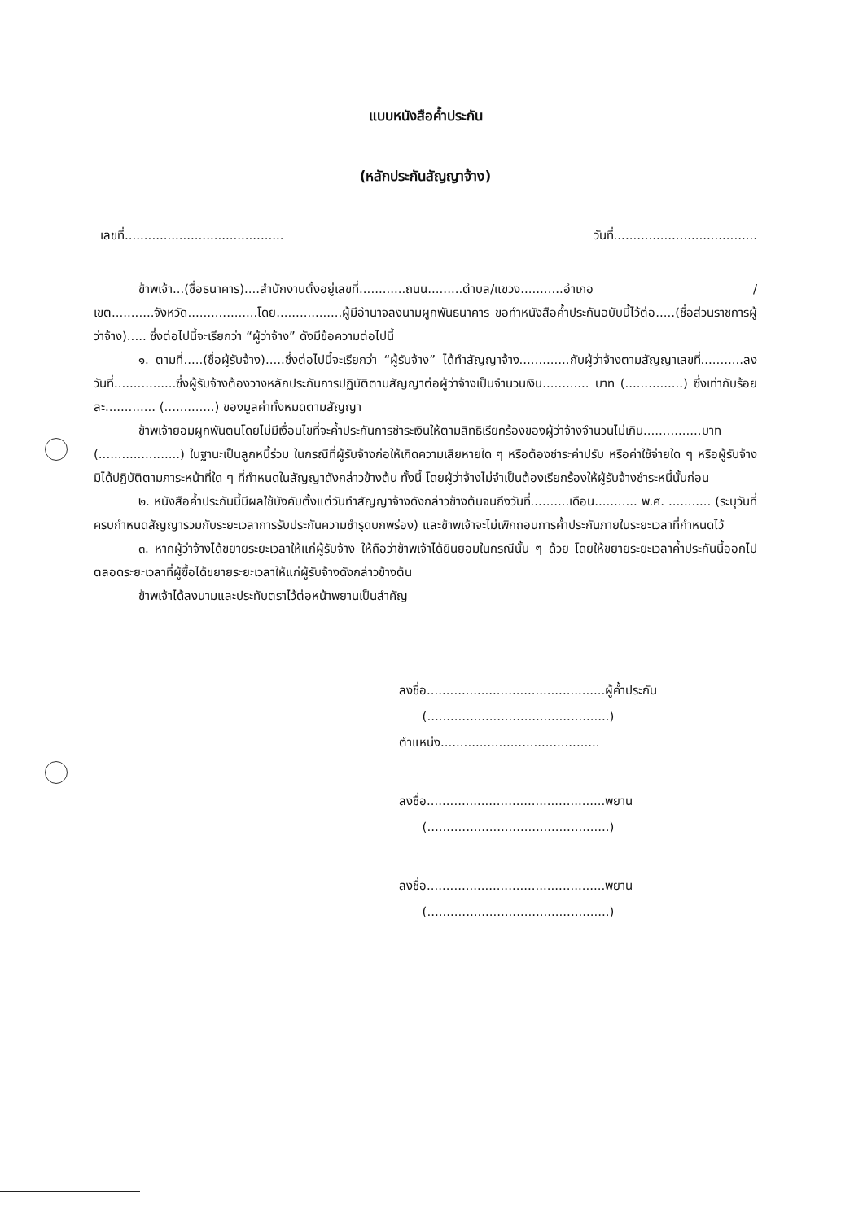แบบหนังสือค้ำประกัน
(หลักประกันสัญญาจ้าง)
เลขที่......................................... วันที่.....................................
ข้าพเจ้า...(ชื่อธนาคาร)....สำนักงานตั้งอยู่เลขที่............ถนน.........ตำบล/แขวง...........อำเภอ /เขต...........จังหวัด..................โดย.................ผู้มีอำนาจลงนามผูกพันธนาคาร ขอทำหนังสือค้ำประกันฉบับนี้ไว้ต่อ.....(ชื่อส่วนราชการผู้ว่าจ้าง)..... ซึ่งต่อไปนี้จะเรียกว่า “ผู้ว่าจ้าง” ดังมีข้อความต่อไปนี้
๑. ตามที่.....(ชื่อผู้รับจ้าง).....ซึ่งต่อไปนี้จะเรียกว่า “ผู้รับจ้าง” ได้ทำสัญญาจ้าง.............กับผู้ว่าจ้างตามสัญญาเลขที่...........ลงวันที่................ซึ่งผู้รับจ้างต้องวางหลักประกันการปฏิบัติตามสัญญาต่อผู้ว่าจ้างเป็นจำนวนเงิน............ บาท (...............) ซึ่งเท่ากับร้อยละ............. (.............) ของมูลค่าทั้งหมดตามสัญญา
ข้าพเจ้ายอมผูกพันตนโดยไม่มีเงื่อนไขที่จะค้ำประกันการชำระเงินให้ตามสิทธิเรียกร้องของผู้ว่าจ้างจำนวนไม่เกิน...............บาท (.....................) ในฐานะเป็นลูกหนี้ร่วม ในกรณีที่ผู้รับจ้างก่อให้เกิดความเสียหายใด ๆ หรือต้องชำระค่าปรับ หรือค่าใช้จ่ายใด ๆ หรือผู้รับจ้างมิได้ปฏิบัติตามภาระหน้าที่ใด ๆ ที่กำหนดในสัญญาดังกล่าวข้างต้น ทั้งนี้ โดยผู้ว่าจ้างไม่จำเป็นต้องเรียกร้องให้ผู้รับจ้างชำระหนี้นั้นก่อน
๒. หนังสือค้ำประกันนี้มีผลใช้บังคับตั้งแต่วันทำสัญญาจ้างดังกล่าวข้างต้นจนถึงวันที่..........เดือน........... พ.ศ. ........... (ระบุวันที่ครบกำหนดสัญญารวมกับระยะเวลาการรับประกันความชำรุดบกพร่อง) และข้าพเจ้าจะไม่เพิกถอนการค้ำประกันภายในระยะเวลาที่กำหนดไว้
๓. หากผู้ว่าจ้างได้ขยายระยะเวลาให้แก่ผู้รับจ้าง ให้ถือว่าข้าพเจ้าได้ยินยอมในกรณีนั้น ๆ ด้วย โดยให้ขยายระยะเวลาค้ำประกันนี้ออกไปตลอดระยะเวลาที่ผู้ซื้อได้ขยายระยะเวลาให้แก่ผู้รับจ้างดังกล่าวข้างต้น
ข้าพเจ้าได้ลงนามและประทับตราไว้ต่อหน้าพยานเป็นสำคัญ
ลงชื่อ..............................................ผู้ค้ำประกัน
(...............................................)
ตำแหน่ง.........................................
ลงชื่อ..............................................พยาน
(...............................................)
ลงชื่อ..............................................พยาน
(...............................................)